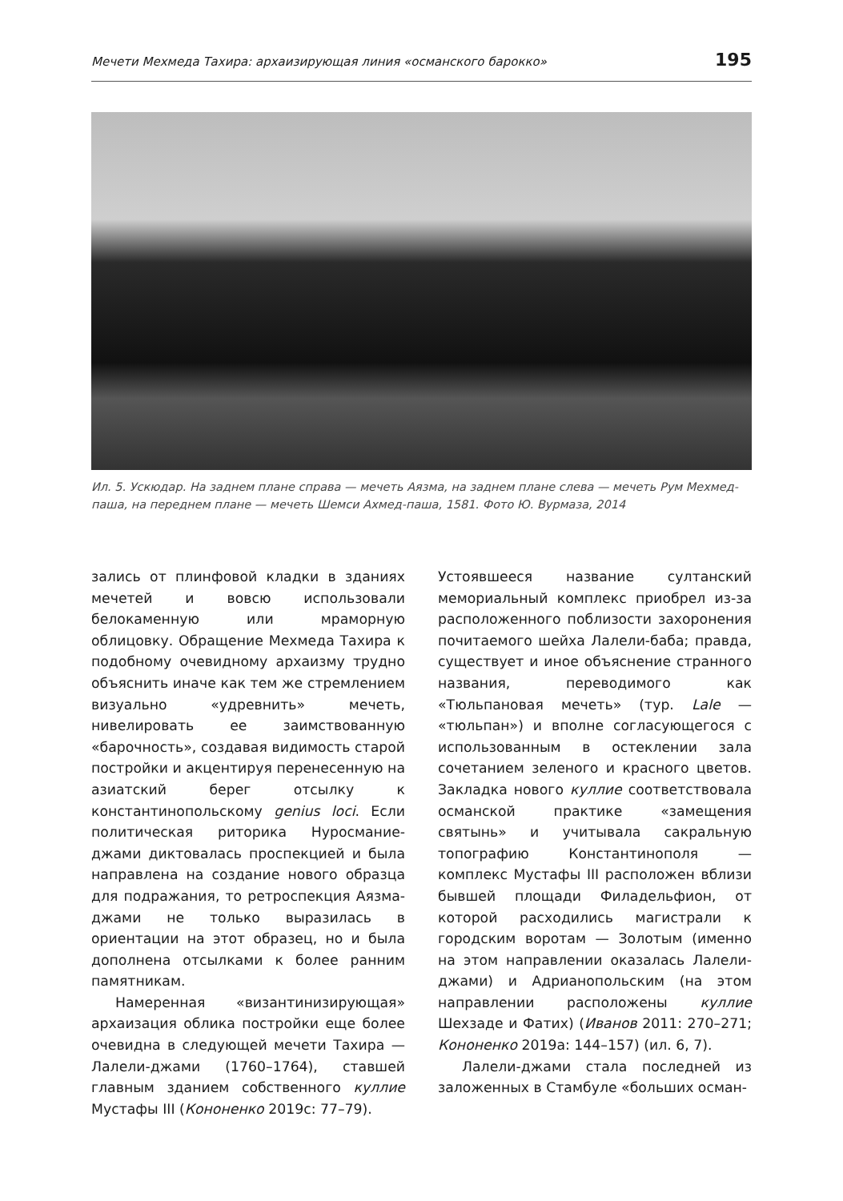Мечети Мехмеда Тахира: архаизирующая линия «османского барокко» 195
Ил. 5. Ускюдар. На заднем плане справа — мечеть Аязма, на заднем плане слева — мечеть Рум Мехмед-паша, на переднем плане — мечеть Шемси Ахмед-паша, 1581. Фото Ю. Вурмаза, 2014
зались от плинфовой кладки в зданиях мечетей и вовсю использовали белокаменную или мраморную облицовку. Обращение Мехмеда Тахира к подобному очевидному архаизму трудно объяснить иначе как тем же стремлением визуально «удревнить» мечеть, нивелировать ее заимствованную «барочность», создавая видимость старой постройки и акцентируя перенесенную на азиатский берег отсылку к константинопольскому genius loci. Если политическая риторика Нуросмание-джами диктовалась проспекцией и была направлена на создание нового образца для подражания, то ретроспекция Аязма-джами не только выразилась в ориентации на этот образец, но и была дополнена отсылками к более ранним памятникам.
Намеренная «византинизирующая» архаизация облика постройки еще более очевидна в следующей мечети Тахира — Лалели-джами (1760–1764), ставшей главным зданием собственного куллие Мустафы III (Кононенко 2019c: 77–79).
Устоявшееся название султанский мемориальный комплекс приобрел из-за расположенного поблизости захоронения почитаемого шейха Лалели-баба; правда, существует и иное объяснение странного названия, переводимого как «Тюльпановая мечеть» (тур. Lale — «тюльпан») и вполне согласующегося с использованным в остеклении зала сочетанием зеленого и красного цветов. Закладка нового куллие соответствовала османской практике «замещения святынь» и учитывала сакральную топографию Константинополя — комплекс Мустафы III расположен вблизи бывшей площади Филадельфион, от которой расходились магистрали к городским воротам — Золотым (именно на этом направлении оказалась Лалели-джами) и Адрианопольским (на этом направлении расположены куллие Шехзаде и Фатих) (Иванов 2011: 270–271; Кононенко 2019a: 144–157) (ил. 6, 7).
Лалели-джами стала последней из заложенных в Стамбуле «больших осман-